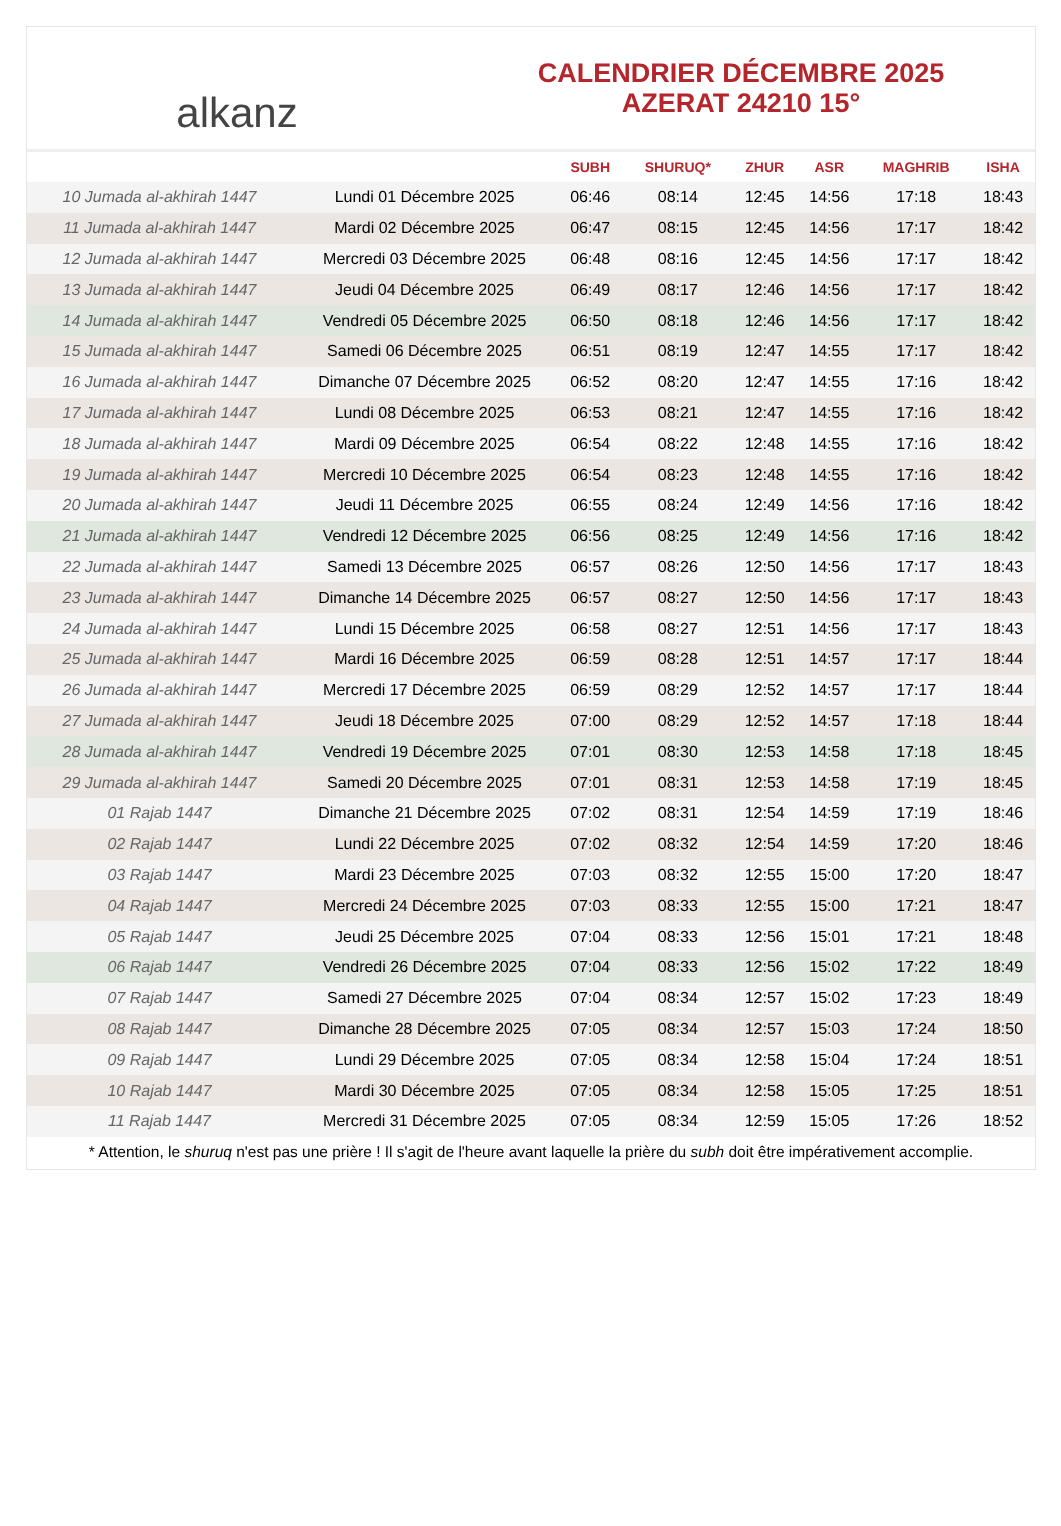alkanz
CALENDRIER DÉCEMBRE 2025
AZERAT 24210 15°
| | | SUBH | SHURUQ* | ZHUR | ASR | MAGHRIB | ISHA |
| --- | --- | --- | --- | --- | --- | --- | --- |
| 10 Jumada al-akhirah 1447 | Lundi 01 Décembre 2025 | 06:46 | 08:14 | 12:45 | 14:56 | 17:18 | 18:43 |
| 11 Jumada al-akhirah 1447 | Mardi 02 Décembre 2025 | 06:47 | 08:15 | 12:45 | 14:56 | 17:17 | 18:42 |
| 12 Jumada al-akhirah 1447 | Mercredi 03 Décembre 2025 | 06:48 | 08:16 | 12:45 | 14:56 | 17:17 | 18:42 |
| 13 Jumada al-akhirah 1447 | Jeudi 04 Décembre 2025 | 06:49 | 08:17 | 12:46 | 14:56 | 17:17 | 18:42 |
| 14 Jumada al-akhirah 1447 | Vendredi 05 Décembre 2025 | 06:50 | 08:18 | 12:46 | 14:56 | 17:17 | 18:42 |
| 15 Jumada al-akhirah 1447 | Samedi 06 Décembre 2025 | 06:51 | 08:19 | 12:47 | 14:55 | 17:17 | 18:42 |
| 16 Jumada al-akhirah 1447 | Dimanche 07 Décembre 2025 | 06:52 | 08:20 | 12:47 | 14:55 | 17:16 | 18:42 |
| 17 Jumada al-akhirah 1447 | Lundi 08 Décembre 2025 | 06:53 | 08:21 | 12:47 | 14:55 | 17:16 | 18:42 |
| 18 Jumada al-akhirah 1447 | Mardi 09 Décembre 2025 | 06:54 | 08:22 | 12:48 | 14:55 | 17:16 | 18:42 |
| 19 Jumada al-akhirah 1447 | Mercredi 10 Décembre 2025 | 06:54 | 08:23 | 12:48 | 14:55 | 17:16 | 18:42 |
| 20 Jumada al-akhirah 1447 | Jeudi 11 Décembre 2025 | 06:55 | 08:24 | 12:49 | 14:56 | 17:16 | 18:42 |
| 21 Jumada al-akhirah 1447 | Vendredi 12 Décembre 2025 | 06:56 | 08:25 | 12:49 | 14:56 | 17:16 | 18:42 |
| 22 Jumada al-akhirah 1447 | Samedi 13 Décembre 2025 | 06:57 | 08:26 | 12:50 | 14:56 | 17:17 | 18:43 |
| 23 Jumada al-akhirah 1447 | Dimanche 14 Décembre 2025 | 06:57 | 08:27 | 12:50 | 14:56 | 17:17 | 18:43 |
| 24 Jumada al-akhirah 1447 | Lundi 15 Décembre 2025 | 06:58 | 08:27 | 12:51 | 14:56 | 17:17 | 18:43 |
| 25 Jumada al-akhirah 1447 | Mardi 16 Décembre 2025 | 06:59 | 08:28 | 12:51 | 14:57 | 17:17 | 18:44 |
| 26 Jumada al-akhirah 1447 | Mercredi 17 Décembre 2025 | 06:59 | 08:29 | 12:52 | 14:57 | 17:17 | 18:44 |
| 27 Jumada al-akhirah 1447 | Jeudi 18 Décembre 2025 | 07:00 | 08:29 | 12:52 | 14:57 | 17:18 | 18:44 |
| 28 Jumada al-akhirah 1447 | Vendredi 19 Décembre 2025 | 07:01 | 08:30 | 12:53 | 14:58 | 17:18 | 18:45 |
| 29 Jumada al-akhirah 1447 | Samedi 20 Décembre 2025 | 07:01 | 08:31 | 12:53 | 14:58 | 17:19 | 18:45 |
| 01 Rajab 1447 | Dimanche 21 Décembre 2025 | 07:02 | 08:31 | 12:54 | 14:59 | 17:19 | 18:46 |
| 02 Rajab 1447 | Lundi 22 Décembre 2025 | 07:02 | 08:32 | 12:54 | 14:59 | 17:20 | 18:46 |
| 03 Rajab 1447 | Mardi 23 Décembre 2025 | 07:03 | 08:32 | 12:55 | 15:00 | 17:20 | 18:47 |
| 04 Rajab 1447 | Mercredi 24 Décembre 2025 | 07:03 | 08:33 | 12:55 | 15:00 | 17:21 | 18:47 |
| 05 Rajab 1447 | Jeudi 25 Décembre 2025 | 07:04 | 08:33 | 12:56 | 15:01 | 17:21 | 18:48 |
| 06 Rajab 1447 | Vendredi 26 Décembre 2025 | 07:04 | 08:33 | 12:56 | 15:02 | 17:22 | 18:49 |
| 07 Rajab 1447 | Samedi 27 Décembre 2025 | 07:04 | 08:34 | 12:57 | 15:02 | 17:23 | 18:49 |
| 08 Rajab 1447 | Dimanche 28 Décembre 2025 | 07:05 | 08:34 | 12:57 | 15:03 | 17:24 | 18:50 |
| 09 Rajab 1447 | Lundi 29 Décembre 2025 | 07:05 | 08:34 | 12:58 | 15:04 | 17:24 | 18:51 |
| 10 Rajab 1447 | Mardi 30 Décembre 2025 | 07:05 | 08:34 | 12:58 | 15:05 | 17:25 | 18:51 |
| 11 Rajab 1447 | Mercredi 31 Décembre 2025 | 07:05 | 08:34 | 12:59 | 15:05 | 17:26 | 18:52 |
* Attention, le shuruq n'est pas une prière ! Il s'agit de l'heure avant laquelle la prière du subh doit être impérativement accomplie.